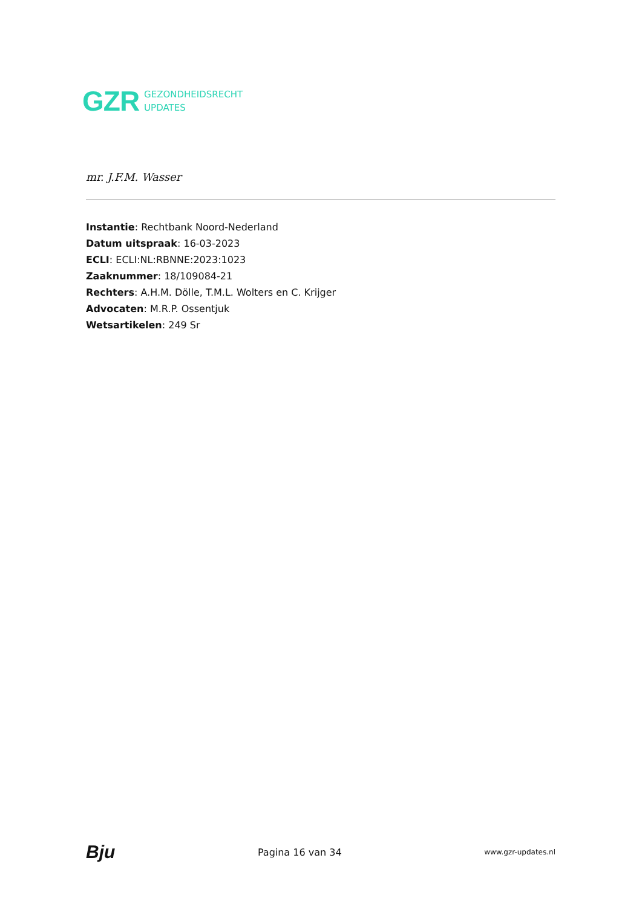GZR GEZONDHEIDSRECHT
UPDATES
mr. J.F.M. Wasser
Instantie: Rechtbank Noord-Nederland
Datum uitspraak: 16-03-2023
ECLI: ECLI:NL:RBNNE:2023:1023
Zaaknummer: 18/109084-21
Rechters: A.H.M. Dölle, T.M.L. Wolters en C. Krijger
Advocaten: M.R.P. Ossentjuk
Wetsartikelen: 249 Sr
Bju Pagina 16 van 34 www.gzr-updates.nl